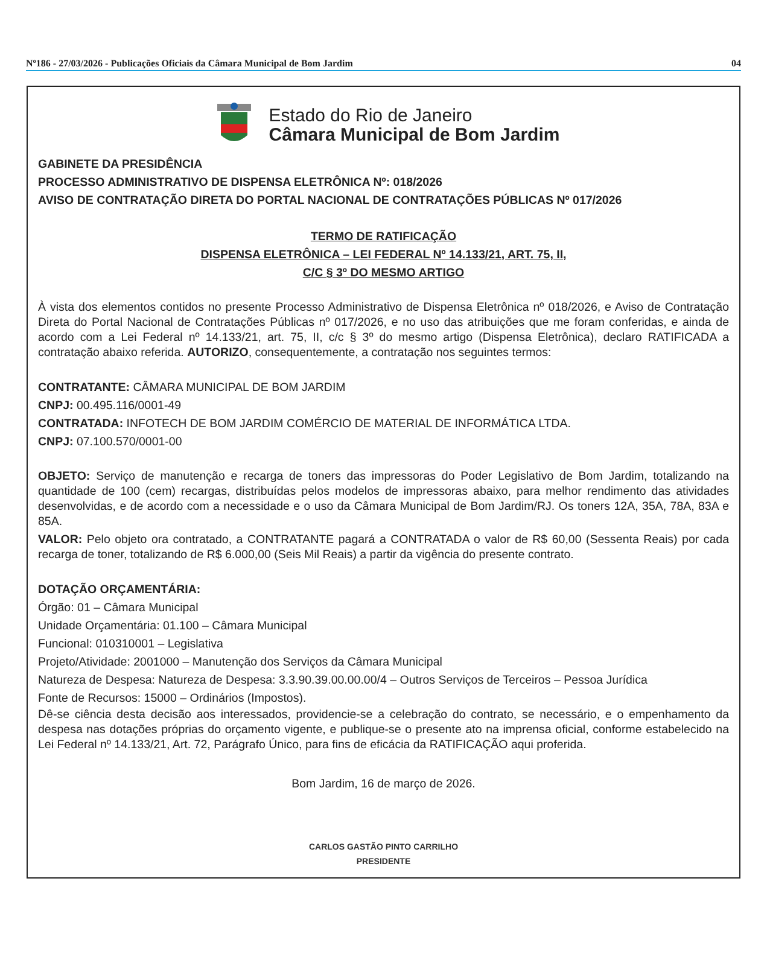Nº186 - 27/03/2026 - Publicações Oficiais da Câmara Municipal de Bom Jardim 04
Estado do Rio de Janeiro
Câmara Municipal de Bom Jardim
GABINETE DA PRESIDÊNCIA
PROCESSO ADMINISTRATIVO DE DISPENSA ELETRÔNICA Nº: 018/2026
AVISO DE CONTRATAÇÃO DIRETA DO PORTAL NACIONAL DE CONTRATAÇÕES PÚBLICAS Nº 017/2026
TERMO DE RATIFICAÇÃO
DISPENSA ELETRÔNICA – LEI FEDERAL Nº 14.133/21, ART. 75, II,
C/C § 3º DO MESMO ARTIGO
À vista dos elementos contidos no presente Processo Administrativo de Dispensa Eletrônica nº 018/2026, e Aviso de Contratação Direta do Portal Nacional de Contratações Públicas nº 017/2026, e no uso das atribuições que me foram conferidas, e ainda de acordo com a Lei Federal nº 14.133/21, art. 75, II, c/c § 3º do mesmo artigo (Dispensa Eletrônica), declaro RATIFICADA a contratação abaixo referida. AUTORIZO, consequentemente, a contratação nos seguintes termos:
CONTRATANTE: CÂMARA MUNICIPAL DE BOM JARDIM
CNPJ: 00.495.116/0001-49
CONTRATADA: INFOTECH DE BOM JARDIM COMÉRCIO DE MATERIAL DE INFORMÁTICA LTDA.
CNPJ: 07.100.570/0001-00
OBJETO: Serviço de manutenção e recarga de toners das impressoras do Poder Legislativo de Bom Jardim, totalizando na quantidade de 100 (cem) recargas, distribuídas pelos modelos de impressoras abaixo, para melhor rendimento das atividades desenvolvidas, e de acordo com a necessidade e o uso da Câmara Municipal de Bom Jardim/RJ. Os toners 12A, 35A, 78A, 83A e 85A.
VALOR: Pelo objeto ora contratado, a CONTRATANTE pagará a CONTRATADA o valor de R$ 60,00 (Sessenta Reais) por cada recarga de toner, totalizando de R$ 6.000,00 (Seis Mil Reais) a partir da vigência do presente contrato.
DOTAÇÃO ORÇAMENTÁRIA:
Órgão: 01 – Câmara Municipal
Unidade Orçamentária: 01.100 – Câmara Municipal
Funcional: 010310001 – Legislativa
Projeto/Atividade: 2001000 – Manutenção dos Serviços da Câmara Municipal
Natureza de Despesa: Natureza de Despesa: 3.3.90.39.00.00.00/4 – Outros Serviços de Terceiros – Pessoa Jurídica
Fonte de Recursos: 15000 – Ordinários (Impostos).
Dê-se ciência desta decisão aos interessados, providencie-se a celebração do contrato, se necessário, e o empenhamento da despesa nas dotações próprias do orçamento vigente, e publique-se o presente ato na imprensa oficial, conforme estabelecido na Lei Federal nº 14.133/21, Art. 72, Parágrafo Único, para fins de eficácia da RATIFICAÇÃO aqui proferida.
Bom Jardim, 16 de março de 2026.
CARLOS GASTÃO PINTO CARRILHO
PRESIDENTE